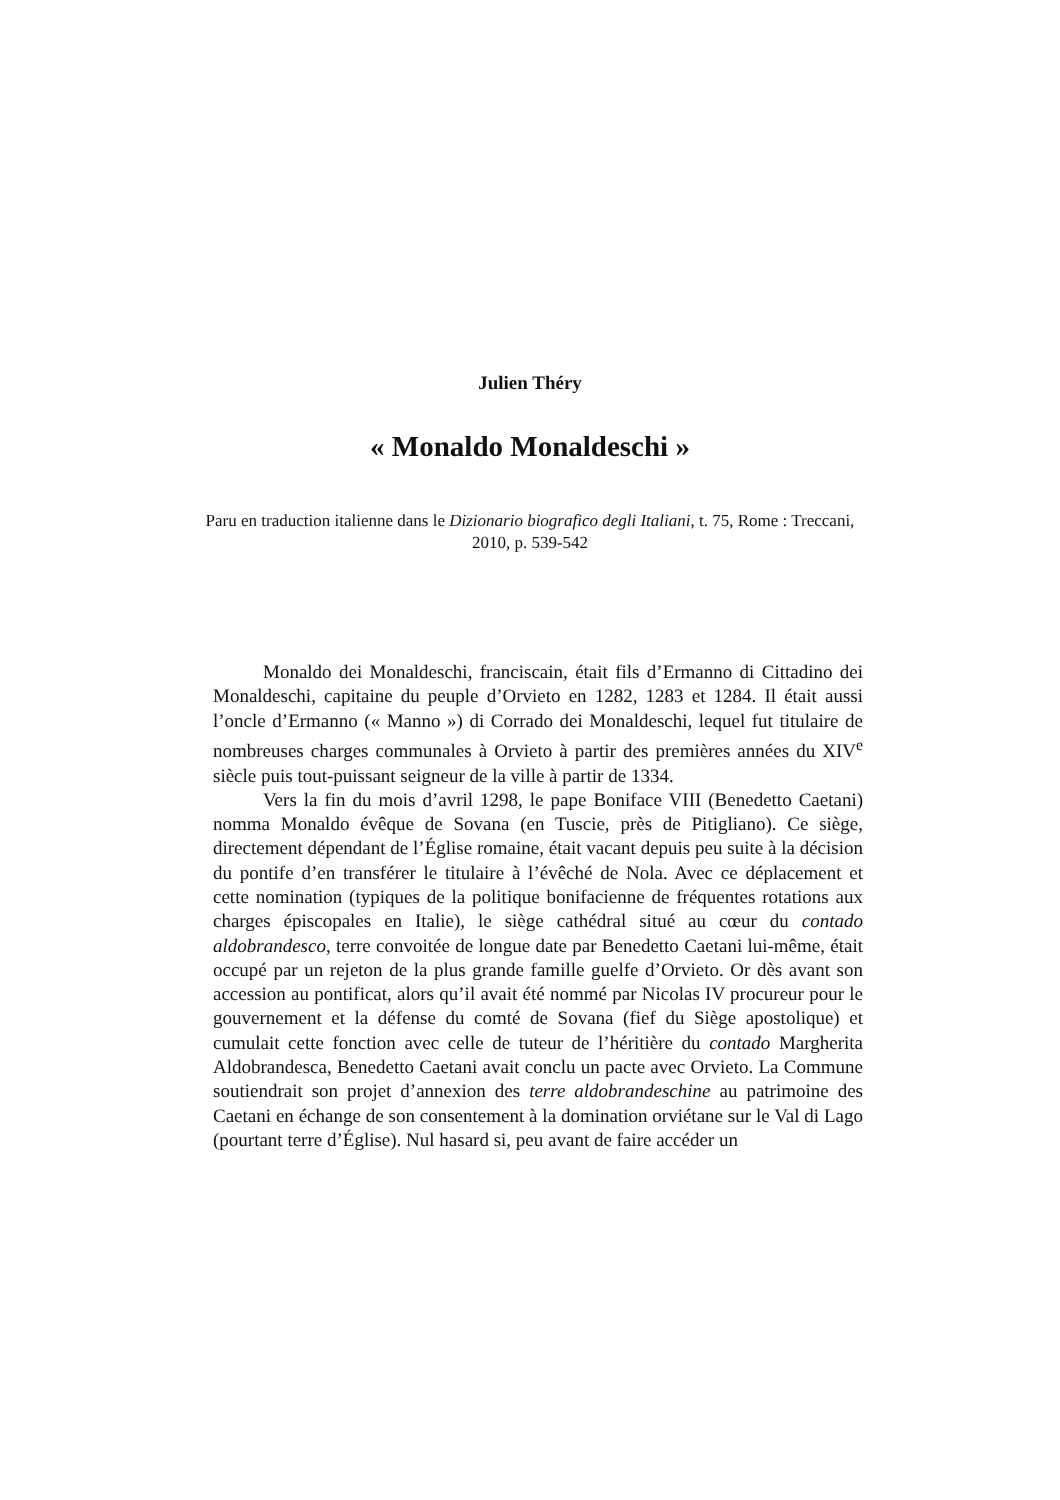Julien Théry
« Monaldo Monaldeschi »
Paru en traduction italienne dans le Dizionario biografico degli Italiani, t. 75, Rome : Treccani, 2010, p. 539-542
Monaldo dei Monaldeschi, franciscain, était fils d’Ermanno di Cittadino dei Monaldeschi, capitaine du peuple d’Orvieto en 1282, 1283 et 1284. Il était aussi l’oncle d’Ermanno (« Manno ») di Corrado dei Monaldeschi, lequel fut titulaire de nombreuses charges communales à Orvieto à partir des premières années du XIV<sup>e</sup> siècle puis tout-puissant seigneur de la ville à partir de 1334.
Vers la fin du mois d’avril 1298, le pape Boniface VIII (Benedetto Caetani) nomma Monaldo évêque de Sovana (en Tuscie, près de Pitigliano). Ce siège, directement dépendant de l’Église romaine, était vacant depuis peu suite à la décision du pontife d’en transférer le titulaire à l’évêché de Nola. Avec ce déplacement et cette nomination (typiques de la politique bonifacienne de fréquentes rotations aux charges épiscopales en Italie), le siège cathédral situé au cœur du contado aldobrandesco, terre convoitée de longue date par Benedetto Caetani lui-même, était occupé par un rejeton de la plus grande famille guelfe d’Orvieto. Or dès avant son accession au pontificat, alors qu’il avait été nommé par Nicolas IV procureur pour le gouvernement et la défense du comté de Sovana (fief du Siège apostolique) et cumulait cette fonction avec celle de tuteur de l’héritière du contado Margherita Aldobrandesca, Benedetto Caetani avait conclu un pacte avec Orvieto. La Commune soutiendrait son projet d’annexion des terre aldobrandeschine au patrimoine des Caetani en échange de son consentement à la domination orviétane sur le Val di Lago (pourtant terre d’Église). Nul hasard si, peu avant de faire accéder un